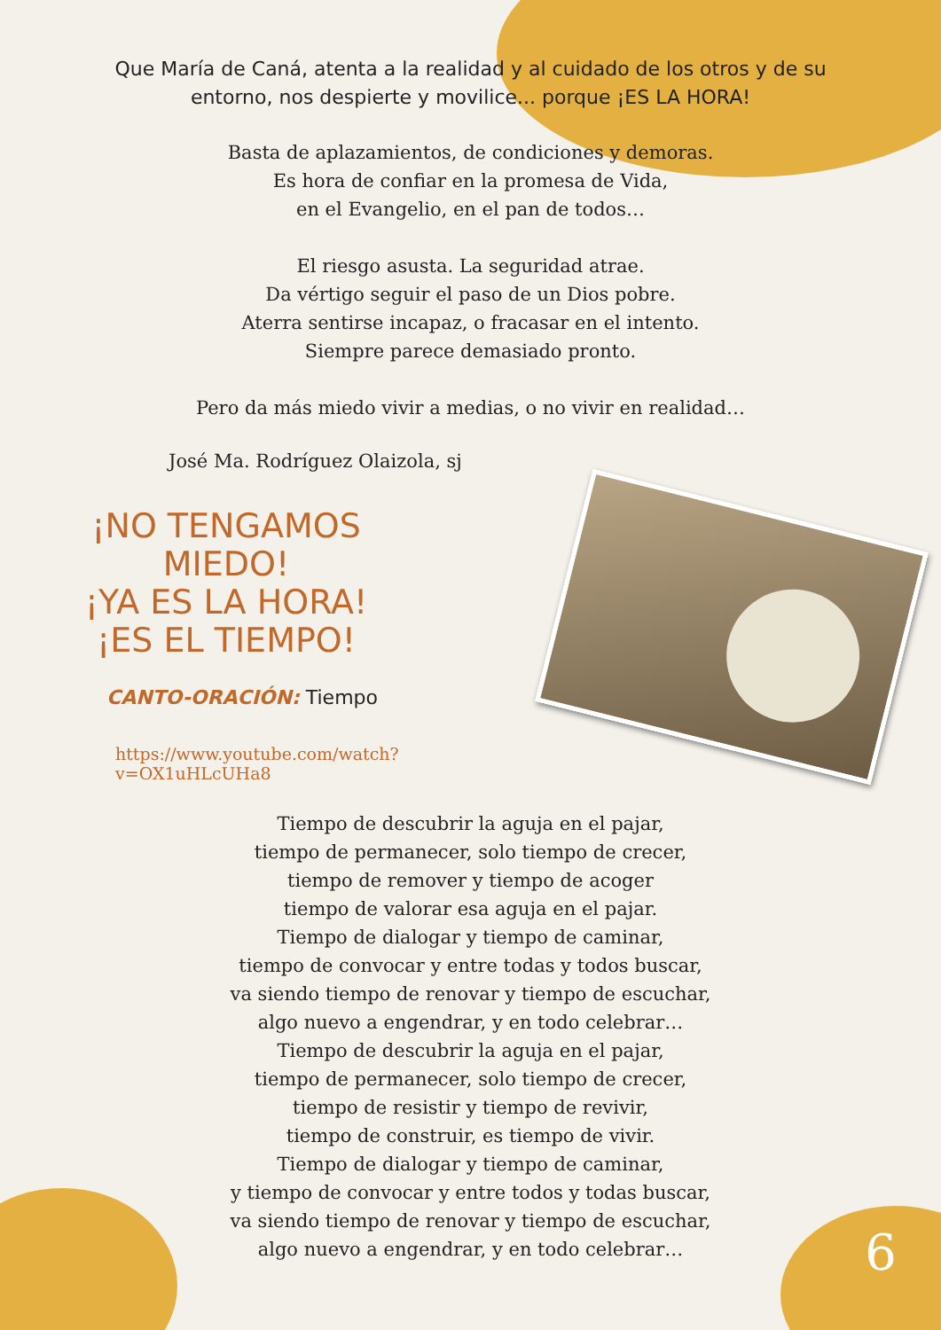Que María de Caná, atenta a la realidad y al cuidado de los otros y de su entorno, nos despierte y movilice... porque ¡ES LA HORA!
Basta de aplazamientos, de condiciones y demoras.
Es hora de confiar en la promesa de Vida,
en el Evangelio, en el pan de todos…
El riesgo asusta. La seguridad atrae.
Da vértigo seguir el paso de un Dios pobre.
Aterra sentirse incapaz, o fracasar en el intento.
Siempre parece demasiado pronto.
Pero da más miedo vivir a medias, o no vivir en realidad…
José Ma. Rodríguez Olaizola, sj
¡NO TENGAMOS MIEDO!
¡YA ES LA HORA!
¡ES EL TIEMPO!
CANTO-ORACIÓN: Tiempo
https://www.youtube.com/watch?v=OX1uHLcUHa8
Tiempo de descubrir la aguja en el pajar,
tiempo de permanecer, solo tiempo de crecer,
tiempo de remover y tiempo de acoger
tiempo de valorar esa aguja en el pajar.
Tiempo de dialogar y tiempo de caminar,
tiempo de convocar y entre todas y todos buscar,
va siendo tiempo de renovar y tiempo de escuchar,
algo nuevo a engendrar, y en todo celebrar…
Tiempo de descubrir la aguja en el pajar,
tiempo de permanecer, solo tiempo de crecer,
tiempo de resistir y tiempo de revivir,
tiempo de construir, es tiempo de vivir.
Tiempo de dialogar y tiempo de caminar,
y tiempo de convocar y entre todos y todas buscar,
va siendo tiempo de renovar y tiempo de escuchar,
algo nuevo a engendrar, y en todo celebrar…
6